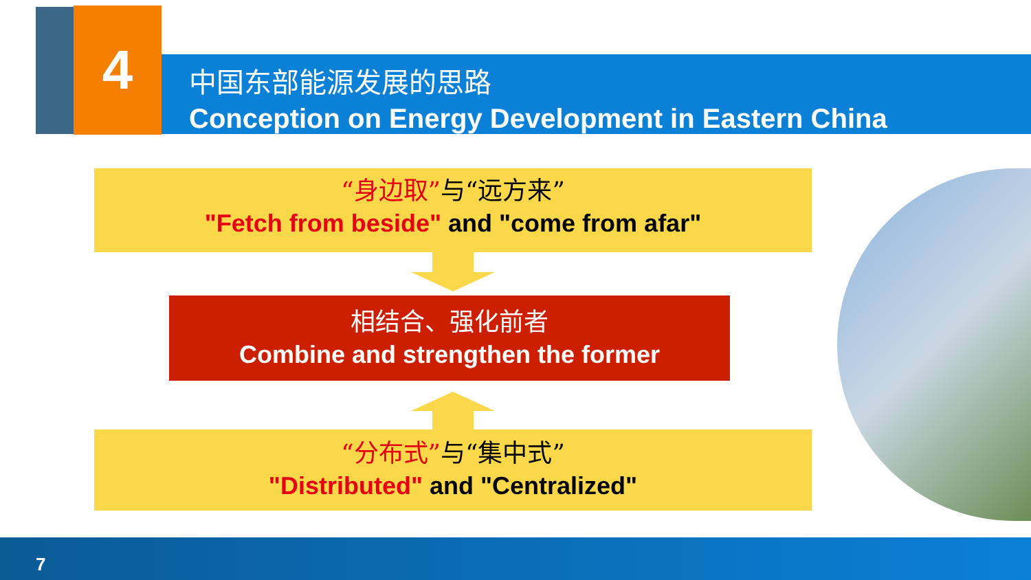4
中国东部能源发展的思路
Conception on Energy Development in Eastern China
“身边取”与“远方来”
"Fetch from beside" and "come from afar"
相结合、强化前者
Combine and strengthen the former
“分布式”与“集中式”
"Distributed" and "Centralized"
7